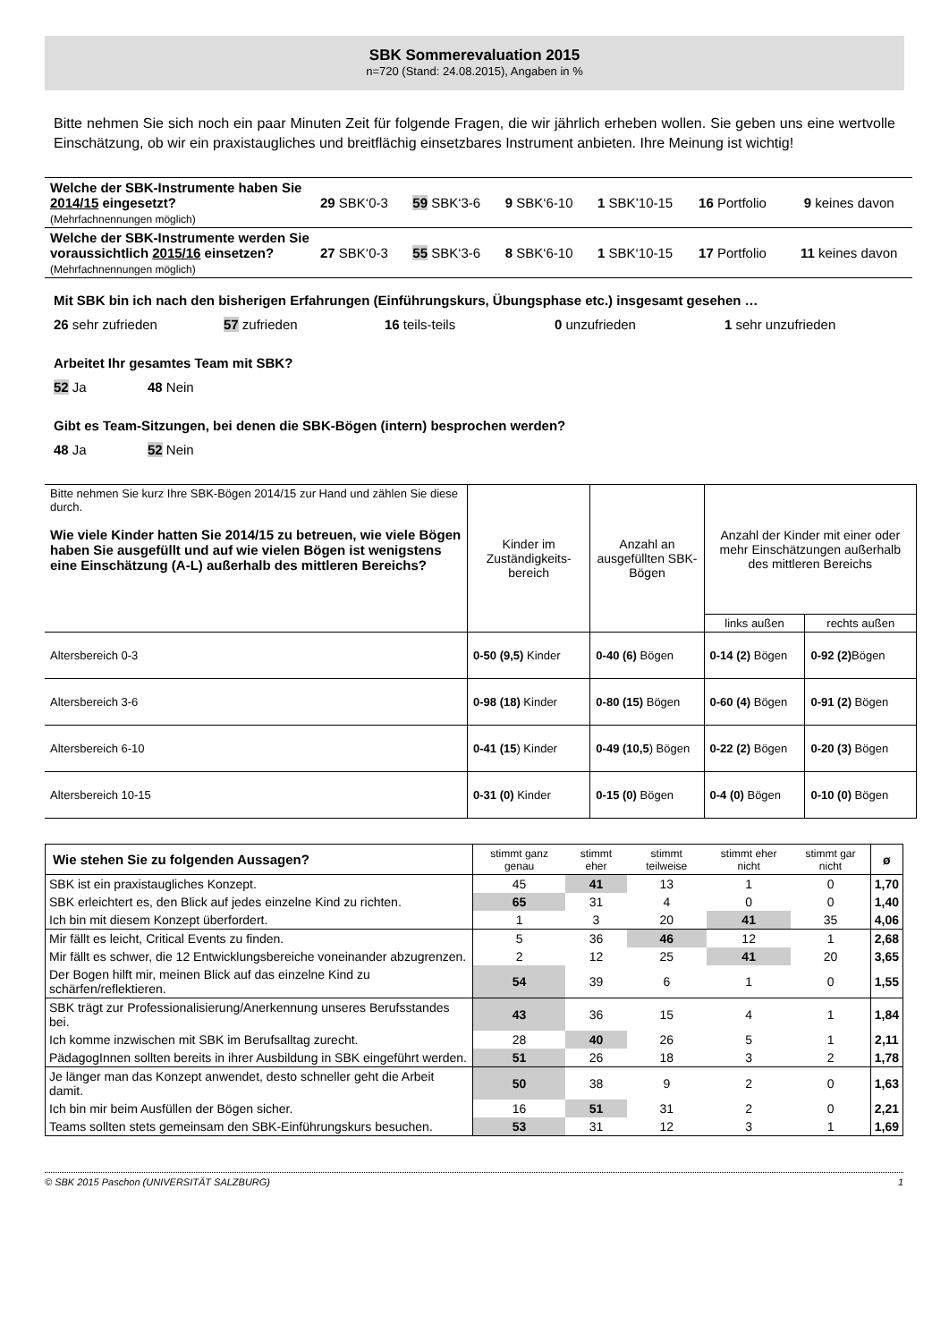SBK Sommerevaluation 2015
n=720 (Stand: 24.08.2015), Angaben in %
Bitte nehmen Sie sich noch ein paar Minuten Zeit für folgende Fragen, die wir jährlich erheben wollen. Sie geben uns eine wertvolle Einschätzung, ob wir ein praxistaugliches und breitflächig einsetzbares Instrument anbieten. Ihre Meinung ist wichtig!
| Welche der SBK-Instrumente haben Sie 2014/15 eingesetzt? (Mehrfachnennungen möglich) | 29 SBK‘0-3 | 59 SBK‘3-6 | 9 SBK‘6-10 | 1 SBK’10-15 | 16 Portfolio | 9 keines davon |
| Welche der SBK-Instrumente werden Sie voraussichtlich 2015/16 einsetzen? (Mehrfachnennungen möglich) | 27 SBK‘0-3 | 55 SBK‘3-6 | 8 SBK‘6-10 | 1 SBK‘10-15 | 17 Portfolio | 11 keines davon |
Mit SBK bin ich nach den bisherigen Erfahrungen (Einführungskurs, Übungsphase etc.) insgesamt gesehen …
26 sehr zufrieden 57 zufrieden 16 teils-teils 0 unzufrieden 1 sehr unzufrieden
Arbeitet Ihr gesamtes Team mit SBK?
52 Ja 48 Nein
Gibt es Team-Sitzungen, bei denen die SBK-Bögen (intern) besprochen werden?
48 Ja 52 Nein
| Bitte nehmen Sie kurz Ihre SBK-Bögen 2014/15 zur Hand und zählen Sie diese durch. Wie viele Kinder hatten Sie 2014/15 zu betreuen, wie viele Bögen haben Sie ausgefüllt und auf wie vielen Bögen ist wenigstens eine Einschätzung (A-L) außerhalb des mittleren Bereichs? | Kinder im Zuständigkeits-bereich | Anzahl an ausgefüllten SBK-Bögen | Anzahl der Kinder mit einer oder mehr Einschätzungen außerhalb des mittleren Bereichs | |
| | | | links außen | rechts außen |
| Altersbereich 0-3 | 0-50 (9,5) Kinder | 0-40 (6) Bögen | 0-14 (2) Bögen | 0-92 (2) Bögen |
| Altersbereich 3-6 | 0-98 (18) Kinder | 0-80 (15) Bögen | 0-60 (4) Bögen | 0-91 (2) Bögen |
| Altersbereich 6-10 | 0-41 (15 ) Kinder | 0-49 (10,5 ) Bögen | 0-22 (2) Bögen | 0-20 (3) Bögen |
| Altersbereich 10-15 | 0-31 (0) Kinder | 0-15 (0) Bögen | 0-4 (0) Bögen | 0-10 (0) Bögen |
| Wie stehen Sie zu folgenden Aussagen? | stimmt ganz genau | stimmt eher | stimmt teilweise | stimmt eher nicht | stimmt gar nicht | ø |
| SBK ist ein praxistaugliches Konzept. | 45 | 41 | 13 | 1 | 0 | 1,70 |
| SBK erleichtert es, den Blick auf jedes einzelne Kind zu richten. | 65 | 31 | 4 | 0 | 0 | 1,40 |
| Ich bin mit diesem Konzept überfordert. | 1 | 3 | 20 | 41 | 35 | 4,06 |
| Mir fällt es leicht, Critical Events zu finden. | 5 | 36 | 46 | 12 | 1 | 2,68 |
| Mir fällt es schwer, die 12 Entwicklungsbereiche voneinander abzugrenzen. | 2 | 12 | 25 | 41 | 20 | 3,65 |
| Der Bogen hilft mir, meinen Blick auf das einzelne Kind zu schärfen/reflektieren. | 54 | 39 | 6 | 1 | 0 | 1,55 |
| SBK trägt zur Professionalisierung/Anerkennung unseres Berufsstandes bei. | 43 | 36 | 15 | 4 | 1 | 1,84 |
| Ich komme inzwischen mit SBK im Berufsalltag zurecht. | 28 | 40 | 26 | 5 | 1 | 2,11 |
| PädagogInnen sollten bereits in ihrer Ausbildung in SBK eingeführt werden. | 51 | 26 | 18 | 3 | 2 | 1,78 |
| Je länger man das Konzept anwendet, desto schneller geht die Arbeit damit. | 50 | 38 | 9 | 2 | 0 | 1,63 |
| Ich bin mir beim Ausfüllen der Bögen sicher. | 16 | 51 | 31 | 2 | 0 | 2,21 |
| Teams sollten stets gemeinsam den SBK-Einführungskurs besuchen. | 53 | 31 | 12 | 3 | 1 | 1,69 |
© SBK 2015 Paschon (UNIVERSITÄT SALZBURG) 1